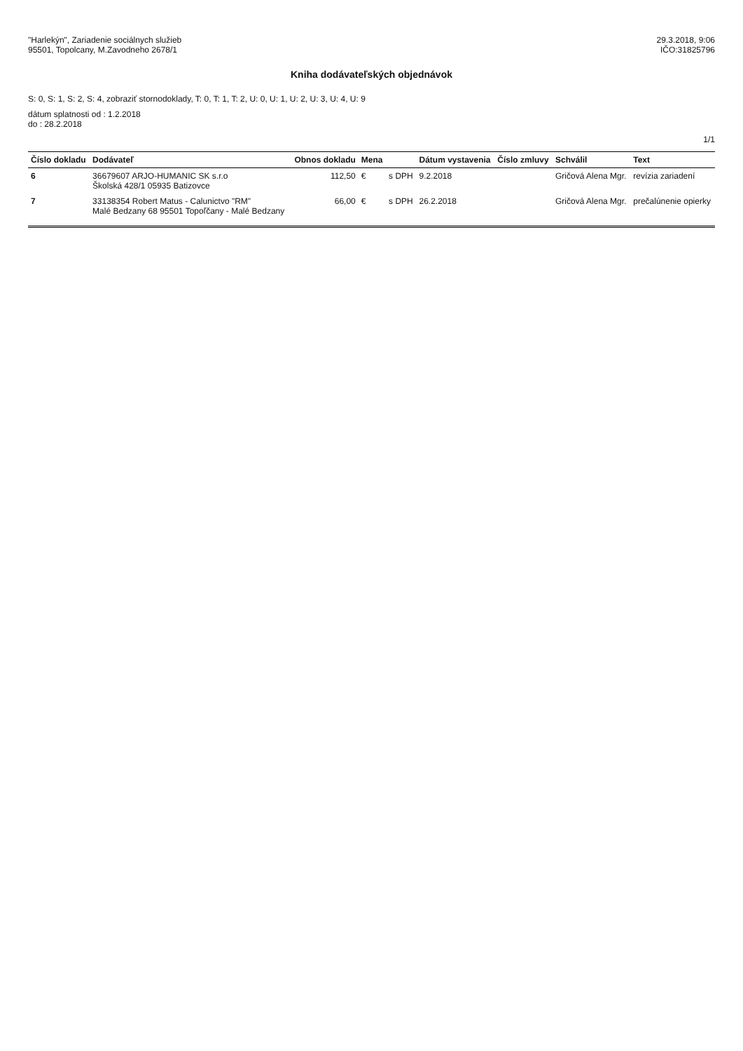"Harlekýn", Zariadenie sociálnych služieb
95501, Topolcany, M.Zavodneho 2678/1
29.3.2018, 9:06
IČO:31825796
Kniha dodávateľských objednávok
S: 0, S: 1, S: 2, S: 4, zobraziť stornodoklady, T: 0, T: 1, T: 2, U: 0, U: 1, U: 2, U: 3, U: 4, U: 9
dátum splatnosti od : 1.2.2018
do : 28.2.2018
1/1
| Číslo dokladu | Dodávateľ | Obnos dokladu | Mena | | Dátum vystavenia | Číslo zmluvy | Schválil | Text |
| --- | --- | --- | --- | --- | --- | --- | --- | --- |
| 6 | 36679607 ARJO-HUMANIC SK s.r.o Školská 428/1 05935 Batizovce | 112,50 | € | s DPH | 9.2.2018 | | Gričová Alena Mgr. | revízia zariadení |
| 7 | 33138354 Robert Matus - Calunictvo "RM" Malé Bedzany 68 95501 Topoľčany - Malé Bedzany | 66,00 | € | s DPH | 26.2.2018 | | Gričová Alena Mgr. | prečalúnenie opierky |